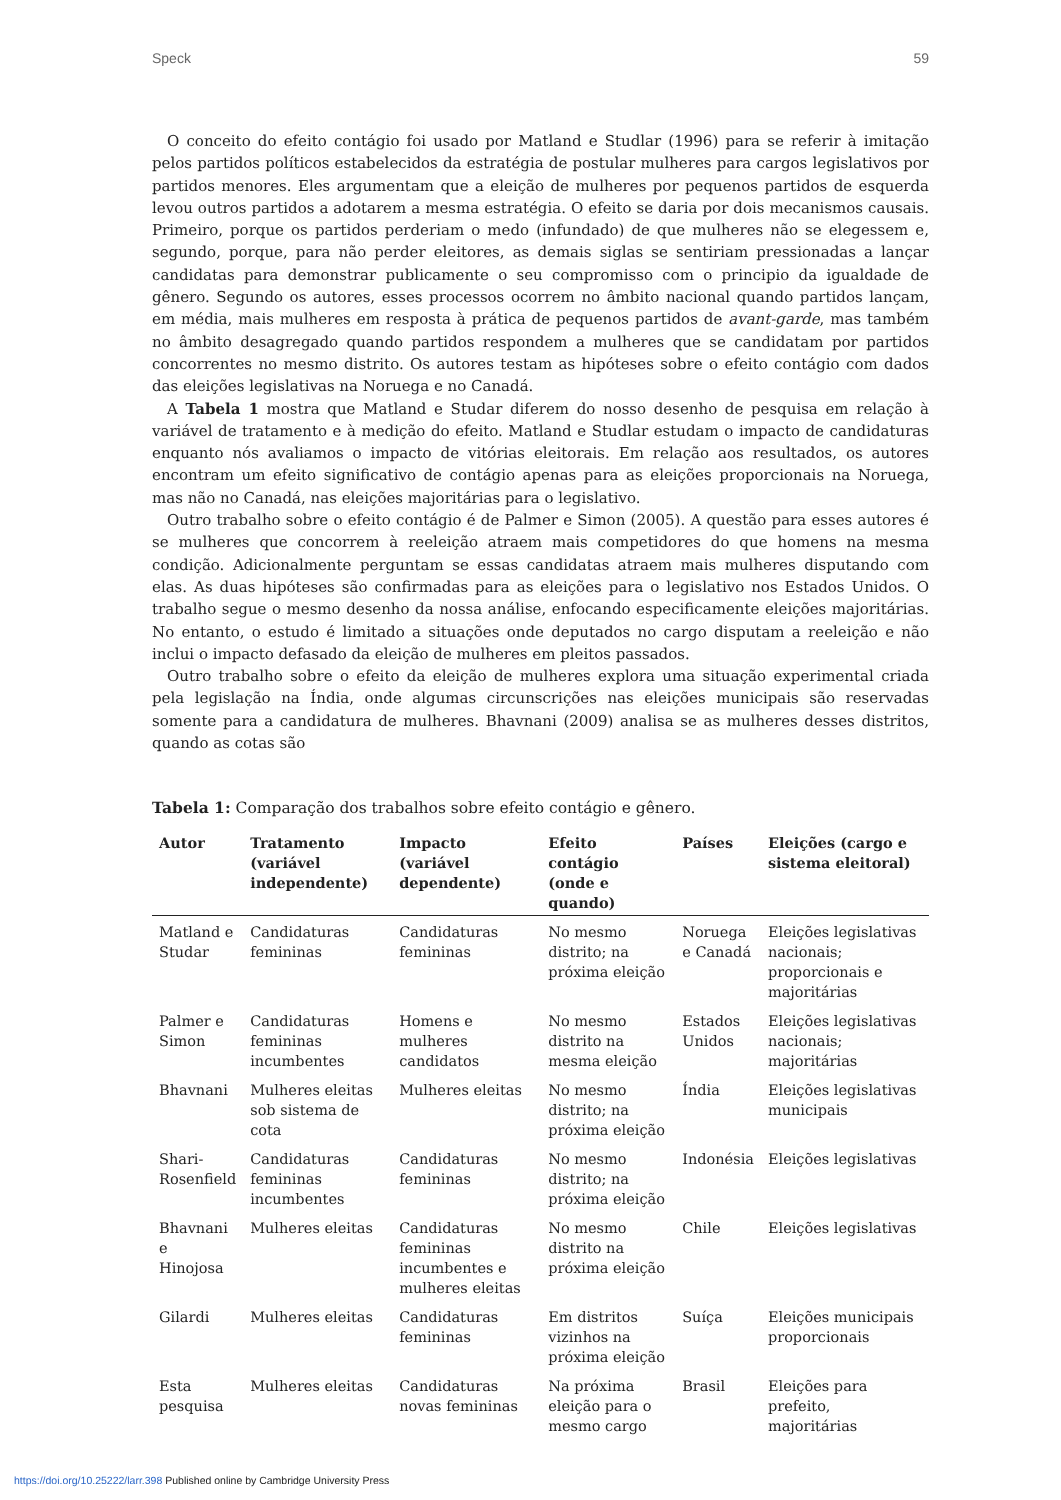Speck 59
O conceito do efeito contágio foi usado por Matland e Studlar (1996) para se referir à imitação pelos partidos políticos estabelecidos da estratégia de postular mulheres para cargos legislativos por partidos menores. Eles argumentam que a eleição de mulheres por pequenos partidos de esquerda levou outros partidos a adotarem a mesma estratégia. O efeito se daria por dois mecanismos causais. Primeiro, porque os partidos perderiam o medo (infundado) de que mulheres não se elegessem e, segundo, porque, para não perder eleitores, as demais siglas se sentiriam pressionadas a lançar candidatas para demonstrar publicamente o seu compromisso com o principio da igualdade de gênero. Segundo os autores, esses processos ocorrem no âmbito nacional quando partidos lançam, em média, mais mulheres em resposta à prática de pequenos partidos de avant-garde, mas também no âmbito desagregado quando partidos respondem a mulheres que se candidatam por partidos concorrentes no mesmo distrito. Os autores testam as hipóteses sobre o efeito contágio com dados das eleições legislativas na Noruega e no Canadá.
A Tabela 1 mostra que Matland e Studar diferem do nosso desenho de pesquisa em relação à variável de tratamento e à medição do efeito. Matland e Studlar estudam o impacto de candidaturas enquanto nós avaliamos o impacto de vitórias eleitorais. Em relação aos resultados, os autores encontram um efeito significativo de contágio apenas para as eleições proporcionais na Noruega, mas não no Canadá, nas eleições majoritárias para o legislativo.
Outro trabalho sobre o efeito contágio é de Palmer e Simon (2005). A questão para esses autores é se mulheres que concorrem à reeleição atraem mais competidores do que homens na mesma condição. Adicionalmente perguntam se essas candidatas atraem mais mulheres disputando com elas. As duas hipóteses são confirmadas para as eleições para o legislativo nos Estados Unidos. O trabalho segue o mesmo desenho da nossa análise, enfocando especificamente eleições majoritárias. No entanto, o estudo é limitado a situações onde deputados no cargo disputam a reeleição e não inclui o impacto defasado da eleição de mulheres em pleitos passados.
Outro trabalho sobre o efeito da eleição de mulheres explora uma situação experimental criada pela legislação na Índia, onde algumas circunscrições nas eleições municipais são reservadas somente para a candidatura de mulheres. Bhavnani (2009) analisa se as mulheres desses distritos, quando as cotas são
Tabela 1: Comparação dos trabalhos sobre efeito contágio e gênero.
| Autor | Tratamento (variável independente) | Impacto (variável dependente) | Efeito contágio (onde e quando) | Países | Eleições (cargo e sistema eleitoral) |
| --- | --- | --- | --- | --- | --- |
| Matland e Studar | Candidaturas femininas | Candidaturas femininas | No mesmo distrito; na próxima eleição | Noruega e Canadá | Eleições legislativas nacionais; proporcionais e majoritárias |
| Palmer e Simon | Candidaturas femininas incumbentes | Homens e mulheres candidatos | No mesmo distrito na mesma eleição | Estados Unidos | Eleições legislativas nacionais; majoritárias |
| Bhavnani | Mulheres eleitas sob sistema de cota | Mulheres eleitas | No mesmo distrito; na próxima eleição | Índia | Eleições legislativas municipais |
| Shari-Rosenfield | Candidaturas femininas incumbentes | Candidaturas femininas | No mesmo distrito; na próxima eleição | Indonésia | Eleições legislativas |
| Bhavnani e Hinojosa | Mulheres eleitas | Candidaturas femininas incumbentes e mulheres eleitas | No mesmo distrito na próxima eleição | Chile | Eleições legislativas |
| Gilardi | Mulheres eleitas | Candidaturas femininas | Em distritos vizinhos na próxima eleição | Suíça | Eleições municipais proporcionais |
| Esta pesquisa | Mulheres eleitas | Candidaturas novas femininas | Na próxima eleição para o mesmo cargo | Brasil | Eleições para prefeito, majoritárias |
https://doi.org/10.25222/larr.398 Published online by Cambridge University Press